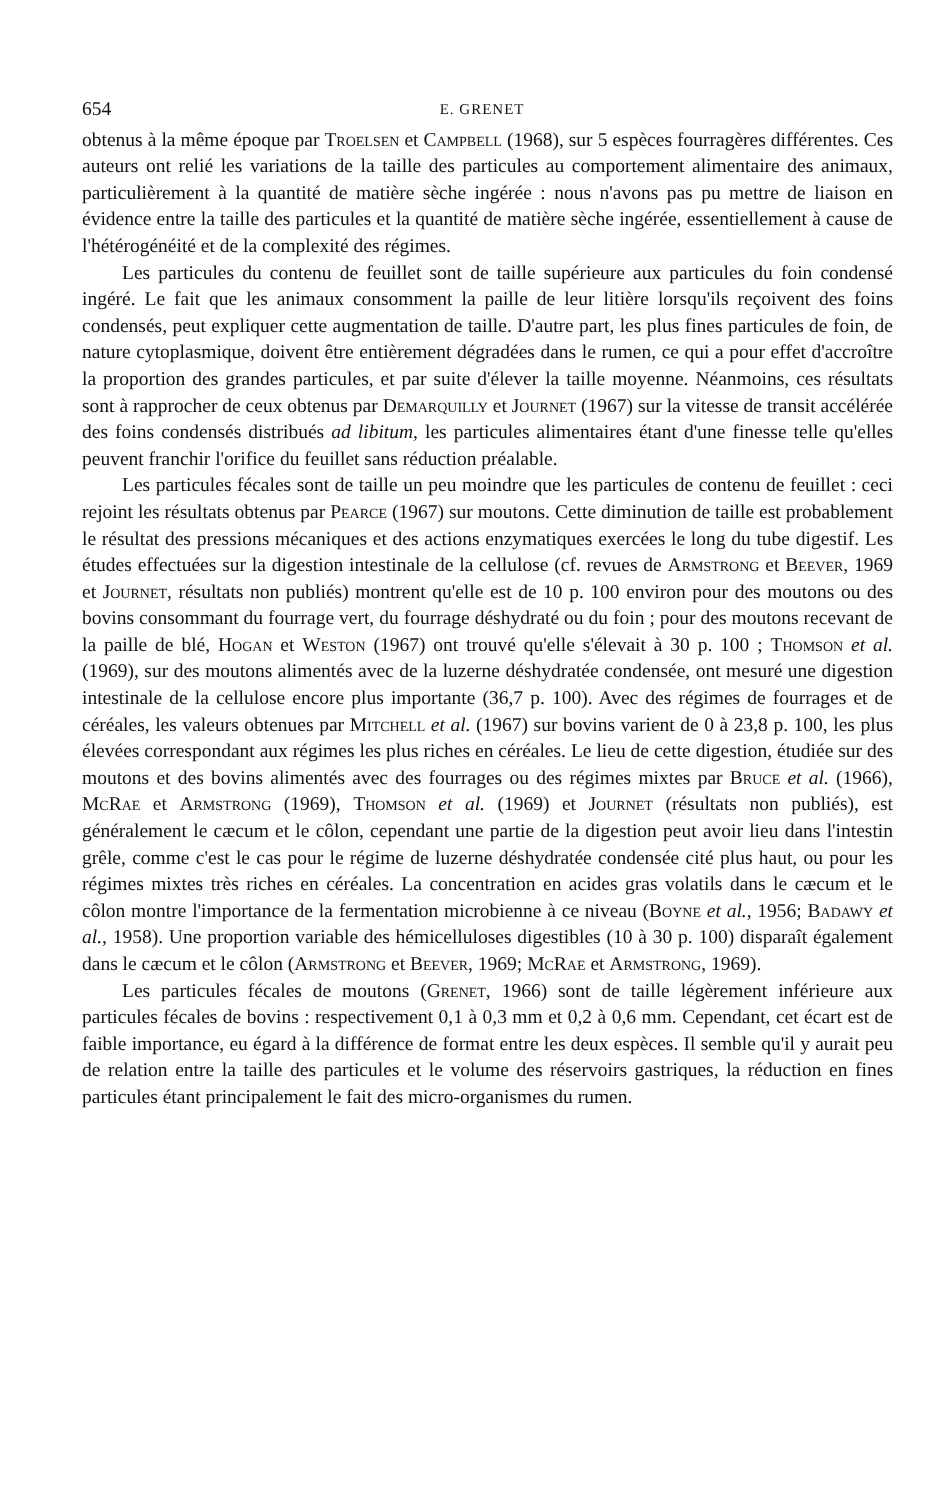654 E. GRENET
obtenus à la même époque par Troelsen et Campbell (1968), sur 5 espèces fourragères différentes. Ces auteurs ont relié les variations de la taille des particules au comportement alimentaire des animaux, particulièrement à la quantité de matière sèche ingérée : nous n'avons pas pu mettre de liaison en évidence entre la taille des particules et la quantité de matière sèche ingérée, essentiellement à cause de l'hétérogénéité et de la complexité des régimes.
Les particules du contenu de feuillet sont de taille supérieure aux particules du foin condensé ingéré. Le fait que les animaux consomment la paille de leur litière lorsqu'ils reçoivent des foins condensés, peut expliquer cette augmentation de taille. D'autre part, les plus fines particules de foin, de nature cytoplasmique, doivent être entièrement dégradées dans le rumen, ce qui a pour effet d'accroître la proportion des grandes particules, et par suite d'élever la taille moyenne. Néanmoins, ces résultats sont à rapprocher de ceux obtenus par Demarquilly et Journet (1967) sur la vitesse de transit accélérée des foins condensés distribués ad libitum, les particules alimentaires étant d'une finesse telle qu'elles peuvent franchir l'orifice du feuillet sans réduction préalable.
Les particules fécales sont de taille un peu moindre que les particules de contenu de feuillet : ceci rejoint les résultats obtenus par Pearce (1967) sur moutons. Cette diminution de taille est probablement le résultat des pressions mécaniques et des actions enzymatiques exercées le long du tube digestif. Les études effectuées sur la digestion intestinale de la cellulose (cf. revues de Armstrong et Beever, 1969 et Journet, résultats non publiés) montrent qu'elle est de 10 p. 100 environ pour des moutons ou des bovins consommant du fourrage vert, du fourrage déshydraté ou du foin ; pour des moutons recevant de la paille de blé, Hogan et Weston (1967) ont trouvé qu'elle s'élevait à 30 p. 100 ; Thomson et al. (1969), sur des moutons alimentés avec de la luzerne déshydratée condensée, ont mesuré une digestion intestinale de la cellulose encore plus importante (36,7 p. 100). Avec des régimes de fourrages et de céréales, les valeurs obtenues par Mitchell et al. (1967) sur bovins varient de 0 à 23,8 p. 100, les plus élevées correspondant aux régimes les plus riches en céréales. Le lieu de cette digestion, étudiée sur des moutons et des bovins alimentés avec des fourrages ou des régimes mixtes par Bruce et al. (1966), McRae et Armstrong (1969), Thomson et al. (1969) et Journet (résultats non publiés), est généralement le cæcum et le côlon, cependant une partie de la digestion peut avoir lieu dans l'intestin grêle, comme c'est le cas pour le régime de luzerne déshydratée condensée cité plus haut, ou pour les régimes mixtes très riches en céréales. La concentration en acides gras volatils dans le cæcum et le côlon montre l'importance de la fermentation microbienne à ce niveau (Boyne et al., 1956; Badawy et al., 1958). Une proportion variable des hémicelluloses digestibles (10 à 30 p. 100) disparaît également dans le cæcum et le côlon (Armstrong et Beever, 1969; McRae et Armstrong, 1969).
Les particules fécales de moutons (Grenet, 1966) sont de taille légèrement inférieure aux particules fécales de bovins : respectivement 0,1 à 0,3 mm et 0,2 à 0,6 mm. Cependant, cet écart est de faible importance, eu égard à la différence de format entre les deux espèces. Il semble qu'il y aurait peu de relation entre la taille des particules et le volume des réservoirs gastriques, la réduction en fines particules étant principalement le fait des micro-organismes du rumen.